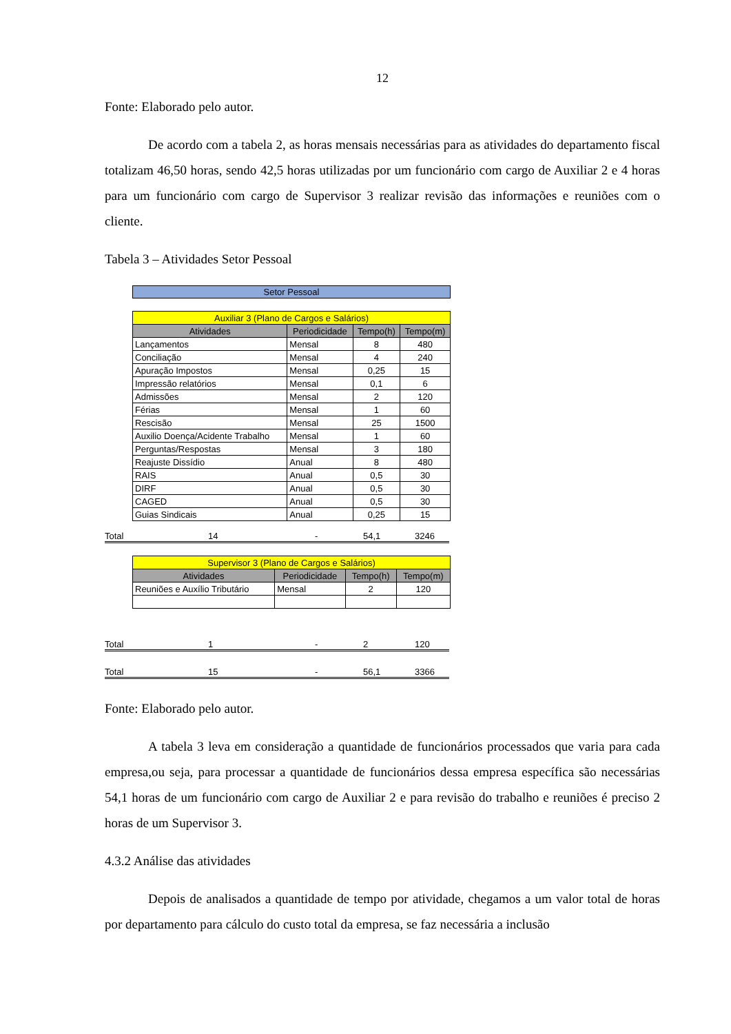12
Fonte: Elaborado pelo autor.
De acordo com a tabela 2, as horas mensais necessárias para as atividades do departamento fiscal totalizam 46,50 horas, sendo 42,5 horas utilizadas por um funcionário com cargo de Auxiliar 2 e 4 horas para um funcionário com cargo de Supervisor 3 realizar revisão das informações e reuniões com o cliente.
Tabela 3 – Atividades Setor Pessoal
Setor Pessoal
| Auxiliar 3 (Plano de Cargos e Salários) | | | |
| --- | --- | --- | --- |
| Atividades | Periodicidade | Tempo(h) | Tempo(m) |
| Lançamentos | Mensal | 8 | 480 |
| Conciliação | Mensal | 4 | 240 |
| Apuração Impostos | Mensal | 0,25 | 15 |
| Impressão relatórios | Mensal | 0,1 | 6 |
| Admissões | Mensal | 2 | 120 |
| Férias | Mensal | 1 | 60 |
| Rescisão | Mensal | 25 | 1500 |
| Auxilio Doença/Acidente Trabalho | Mensal | 1 | 60 |
| Perguntas/Respostas | Mensal | 3 | 180 |
| Reajuste Dissídio | Anual | 8 | 480 |
| RAIS | Anual | 0,5 | 30 |
| DIRF | Anual | 0,5 | 30 |
| CAGED | Anual | 0,5 | 30 |
| Guias Sindicais | Anual | 0,25 | 15 |
Total 14 - 54,1 3246
| Supervisor 3 (Plano de Cargos e Salários) | | | |
| --- | --- | --- | --- |
| Atividades | Periodicidade | Tempo(h) | Tempo(m) |
| Reuniões e Auxílio Tributário | Mensal | 2 | 120 |
Total 1 - 2 120
Total 15 - 56,1 3366
Fonte: Elaborado pelo autor.
A tabela 3 leva em consideração a quantidade de funcionários processados que varia para cada empresa,ou seja, para processar a quantidade de funcionários dessa empresa específica são necessárias 54,1 horas de um funcionário com cargo de Auxiliar 2 e para revisão do trabalho e reuniões é preciso 2 horas de um Supervisor 3.
4.3.2 Análise das atividades
Depois de analisados a quantidade de tempo por atividade, chegamos a um valor total de horas por departamento para cálculo do custo total da empresa, se faz necessária a inclusão